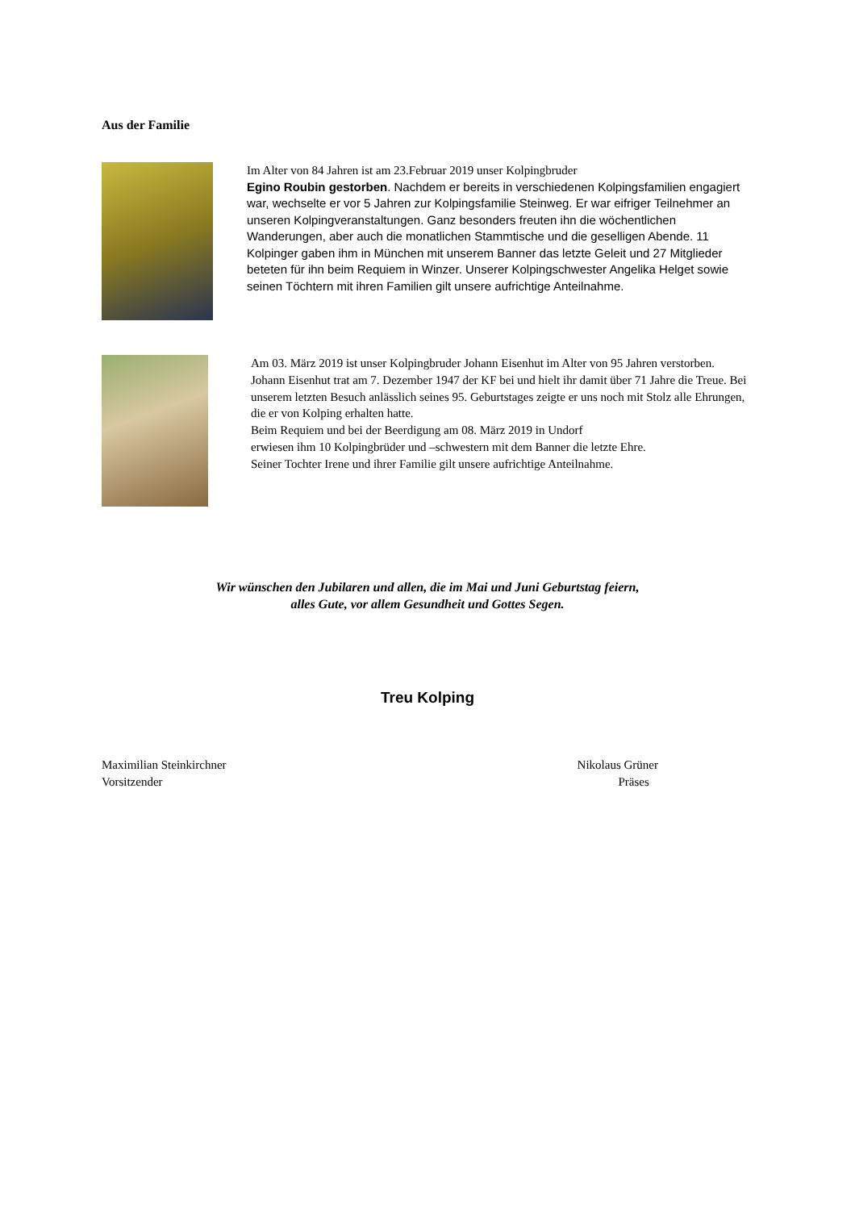Aus der Familie
Im Alter von 84 Jahren ist am 23.Februar 2019 unser Kolpingbruder
Egino Roubin gestorben. Nachdem er bereits in verschiedenen Kolpingsfamilien engagiert war, wechselte er vor 5 Jahren zur Kolpingsfamilie Steinweg. Er war eifriger Teilnehmer an unseren Kolpingveranstaltungen. Ganz besonders freuten ihn die wöchentlichen Wanderungen, aber auch die monatlichen Stammtische und die geselligen Abende. 11 Kolpinger gaben ihm in München mit unserem Banner das letzte Geleit und 27 Mitglieder beteten für ihn beim Requiem in Winzer. Unserer Kolpingschwester Angelika Helget sowie seinen Töchtern mit ihren Familien gilt unsere aufrichtige Anteilnahme.
Am 03. März 2019 ist unser Kolpingbruder Johann Eisenhut im Alter von 95 Jahren verstorben. Johann Eisenhut trat am 7. Dezember 1947 der KF bei und hielt ihr damit über 71 Jahre die Treue. Bei unserem letzten Besuch anlässlich seines 95. Geburtstages zeigte er uns noch mit Stolz alle Ehrungen, die er von Kolping erhalten hatte.
Beim Requiem und bei der Beerdigung am 08. März 2019 in Undorf
erwiesen ihm 10 Kolpingbrüder und –schwestern mit dem Banner die letzte Ehre.
Seiner Tochter Irene und ihrer Familie gilt unsere aufrichtige Anteilnahme.
Wir wünschen den Jubilaren und allen, die im Mai und Juni Geburtstag feiern,
alles Gute, vor allem Gesundheit und Gottes Segen.
Treu Kolping
Maximilian Steinkirchner
Vorsitzender
Nikolaus Grüner
Präses